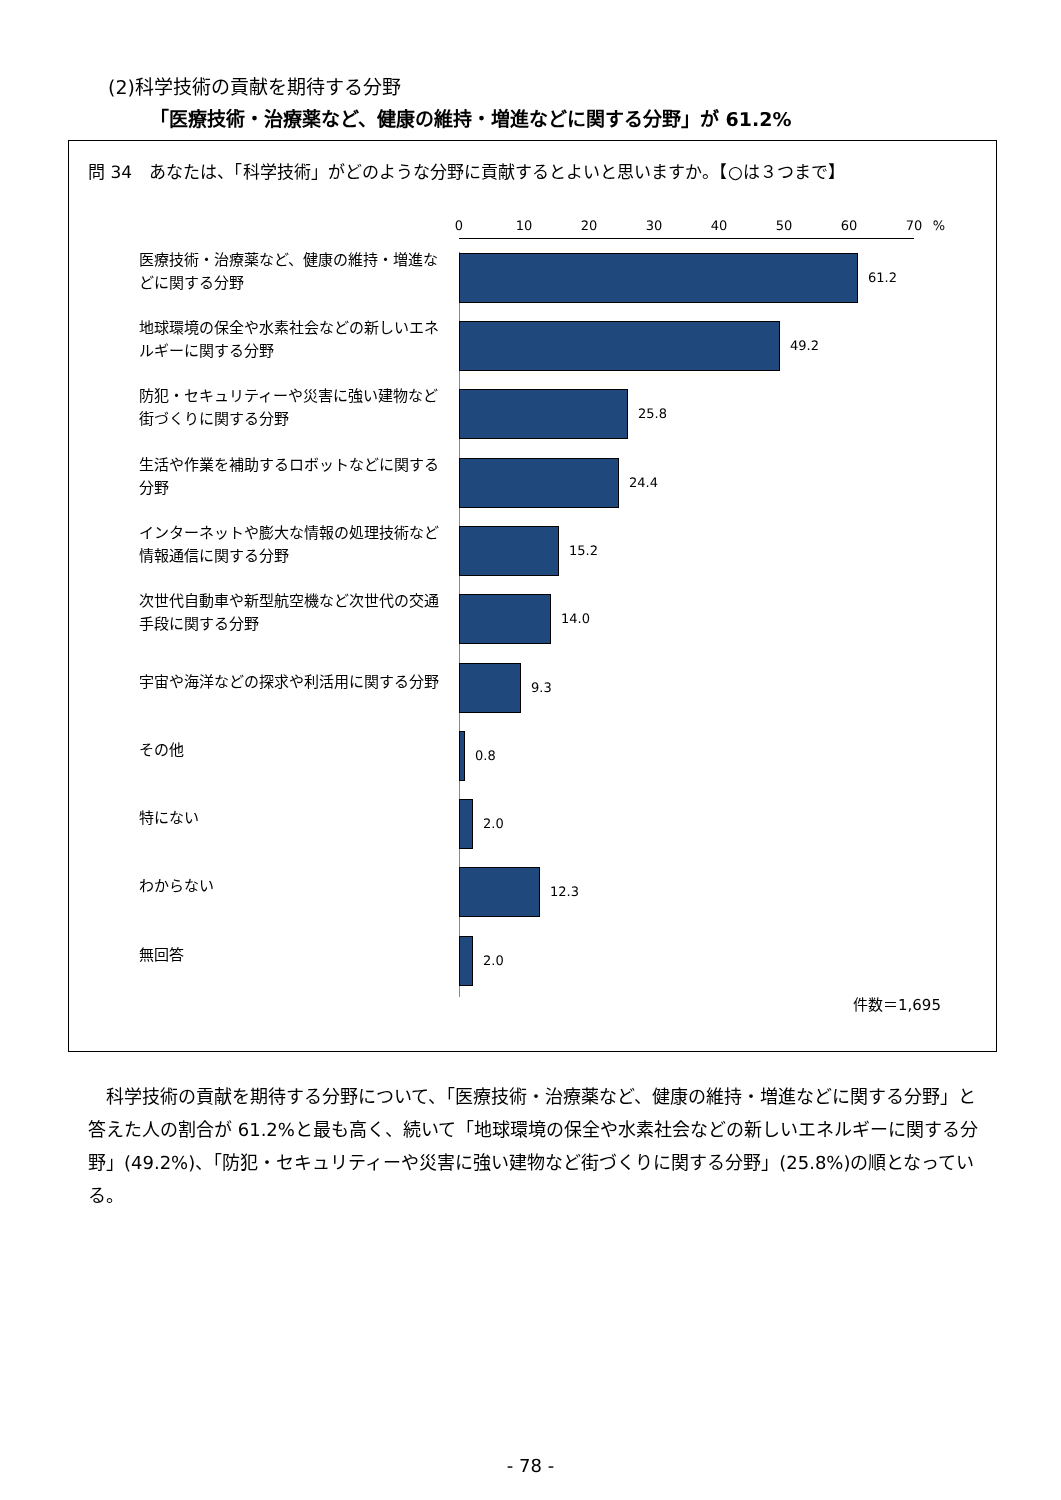(2)科学技術の貢献を期待する分野
「医療技術・治療薬など、健康の維持・増進などに関する分野」が 61.2%
問 34　あなたは、「科学技術」がどのような分野に貢献するとよいと思いますか。【○は３つまで】
0 10 20 30 40 50 60 70 %
医療技術・治療薬など、健康の維持・増進などに関する分野
61.2
地球環境の保全や水素社会などの新しいエネルギーに関する分野
49.2
防犯・セキュリティーや災害に強い建物など街づくりに関する分野
25.8
生活や作業を補助するロボットなどに関する分野
24.4
インターネットや膨大な情報の処理技術など情報通信に関する分野
15.2
次世代自動車や新型航空機など次世代の交通手段に関する分野
14.0
宇宙や海洋などの探求や利活用に関する分野
9.3
その他
0.8
特にない
2.0
わからない
12.3
無回答
2.0
件数＝1,695
科学技術の貢献を期待する分野について、「医療技術・治療薬など、健康の維持・増進などに関する分野」と答えた人の割合が 61.2%と最も高く、続いて「地球環境の保全や水素社会などの新しいエネルギーに関する分野」(49.2%)、「防犯・セキュリティーや災害に強い建物など街づくりに関する分野」(25.8%)の順となっている。
- 78 -